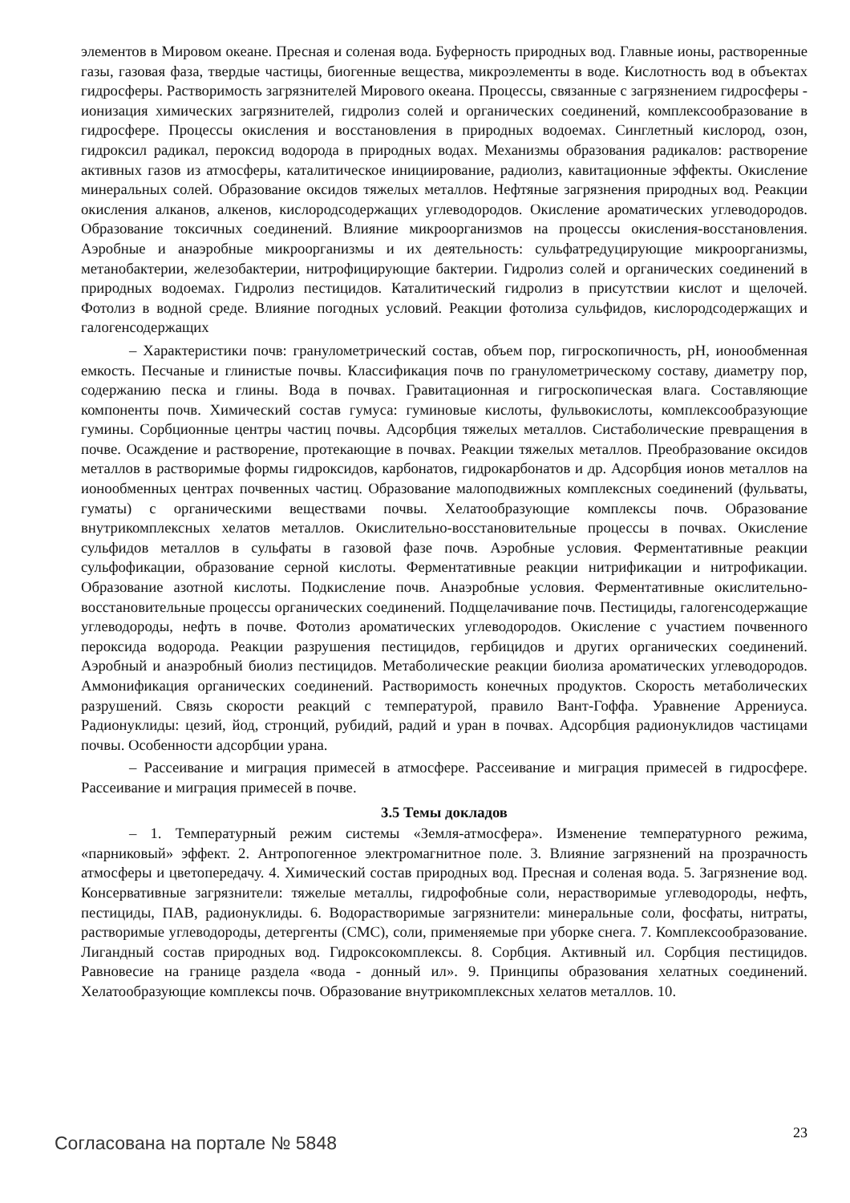элементов в Мировом океане. Пресная и соленая вода. Буферность природных вод. Главные ионы, растворенные газы, газовая фаза, твердые частицы, биогенные вещества, микроэлементы в воде. Кислотность вод в объектах гидросферы. Растворимость загрязнителей Мирового океана. Процессы, связанные с загрязнением гидросферы - ионизация химических загрязнителей, гидролиз солей и органических соединений, комплексообразование в гидросфере. Процессы окисления и восстановления в природных водоемах. Синглетный кислород, озон, гидроксил радикал, пероксид водорода в природных водах. Механизмы образования радикалов: растворение активных газов из атмосферы, каталитическое инициирование, радиолиз, кавитационные эффекты. Окисление минеральных солей. Образование оксидов тяжелых металлов. Нефтяные загрязнения природных вод. Реакции окисления алканов, алкенов, кислородсодержащих углеводородов. Окисление ароматических углеводородов. Образование токсичных соединений. Влияние микроорганизмов на процессы окисления-восстановления. Аэробные и анаэробные микроорганизмы и их деятельность: сульфатредуцирующие микроорганизмы, метанобактерии, железобактерии, нитрофицирующие бактерии. Гидролиз солей и органических соединений в природных водоемах. Гидролиз пестицидов. Каталитический гидролиз в присутствии кислот и щелочей. Фотолиз в водной среде. Влияние погодных условий. Реакции фотолиза сульфидов, кислородсодержащих и галогенсодержащих
– Характеристики почв: гранулометрический состав, объем пор, гигроскопичность, pH, ионообменная емкость. Песчаные и глинистые почвы. Классификация почв по гранулометрическому составу, диаметру пор, содержанию песка и глины. Вода в почвах. Гравитационная и гигроскопическая влага. Составляющие компоненты почв. Химический состав гумуса: гуминовые кислоты, фульвокислоты, комплексообразующие гумины. Сорбционные центры частиц почвы. Адсорбция тяжелых металлов. Систаболические превращения в почве. Осаждение и растворение, протекающие в почвах. Реакции тяжелых металлов. Преобразование оксидов металлов в растворимые формы гидроксидов, карбонатов, гидрокарбонатов и др. Адсорбция ионов металлов на ионообменных центрах почвенных частиц. Образование малоподвижных комплексных соединений (фульваты, гуматы) с органическими веществами почвы. Хелатообразующие комплексы почв. Образование внутрикомплексных хелатов металлов. Окислительно-восстановительные процессы в почвах. Окисление сульфидов металлов в сульфаты в газовой фазе почв. Аэробные условия. Ферментативные реакции сульфофикации, образование серной кислоты. Ферментативные реакции нитрификации и нитрофикации. Образование азотной кислоты. Подкисление почв. Анаэробные условия. Ферментативные окислительно-восстановительные процессы органических соединений. Подщелачивание почв. Пестициды, галогенсодержащие углеводороды, нефть в почве. Фотолиз ароматических углеводородов. Окисление с участием почвенного пероксида водорода. Реакции разрушения пестицидов, гербицидов и других органических соединений. Аэробный и анаэробный биолиз пестицидов. Метаболические реакции биолиза ароматических углеводородов. Аммонификация органических соединений. Растворимость конечных продуктов. Скорость метаболических разрушений. Связь скорости реакций с температурой, правило Вант-Гоффа. Уравнение Аррениуса. Радионуклиды: цезий, йод, стронций, рубидий, радий и уран в почвах. Адсорбция радионуклидов частицами почвы. Особенности адсорбции урана.
– Рассеивание и миграция примесей в атмосфере. Рассеивание и миграция примесей в гидросфере. Рассеивание и миграция примесей в почве.
3.5 Темы докладов
– 1. Температурный режим системы «Земля-атмосфера». Изменение температурного режима, «парниковый» эффект. 2. Антропогенное электромагнитное поле. 3. Влияние загрязнений на прозрачность атмосферы и цветопередачу. 4. Химический состав природных вод. Пресная и соленая вода. 5. Загрязнение вод. Консервативные загрязнители: тяжелые металлы, гидрофобные соли, нерастворимые углеводороды, нефть, пестициды, ПАВ, радионуклиды. 6. Водорастворимые загрязнители: минеральные соли, фосфаты, нитраты, растворимые углеводороды, детергенты (СМС), соли, применяемые при уборке снега. 7. Комплексообразование. Лигандный состав природных вод. Гидроксокомплексы. 8. Сорбция. Активный ил. Сорбция пестицидов. Равновесие на границе раздела «вода - донный ил». 9. Принципы образования хелатных соединений. Хелатообразующие комплексы почв. Образование внутрикомплексных хелатов металлов. 10.
Согласована на портале № 5848 23